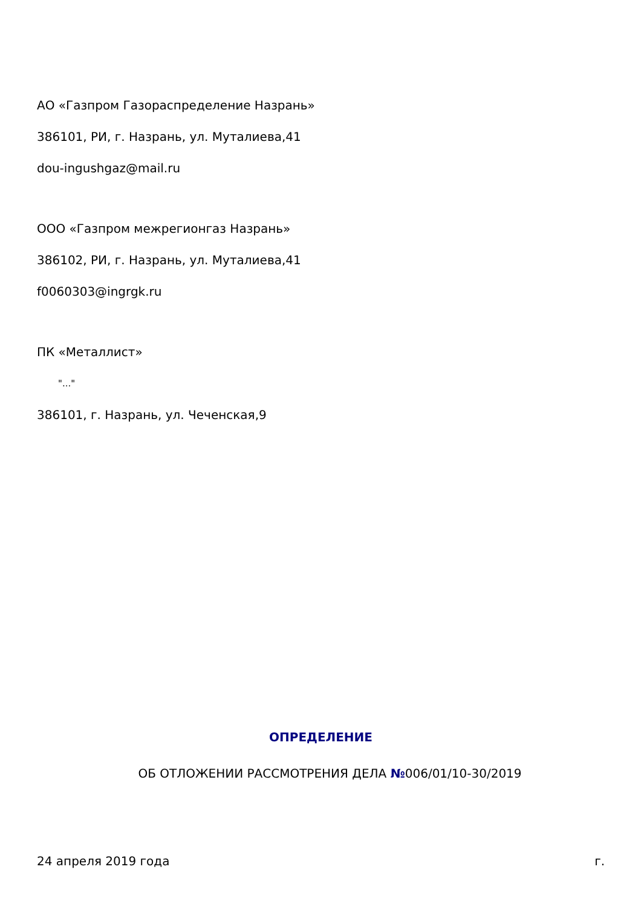АО «Газпром Газораспределение Назрань»
386101, РИ, г. Назрань, ул. Муталиева,41
dou-ingushgaz@mail.ru
ООО «Газпром межрегионгаз Назрань»
386102, РИ, г. Назрань, ул. Муталиева,41
f0060303@ingrgk.ru
ПК «Металлист»
"..."
386101, г. Назрань, ул. Чеченская,9
ОПРЕДЕЛЕНИЕ
ОБ ОТЛОЖЕНИИ РАССМОТРЕНИЯ ДЕЛА №006/01/10-30/2019
24 апреля 2019 года г.